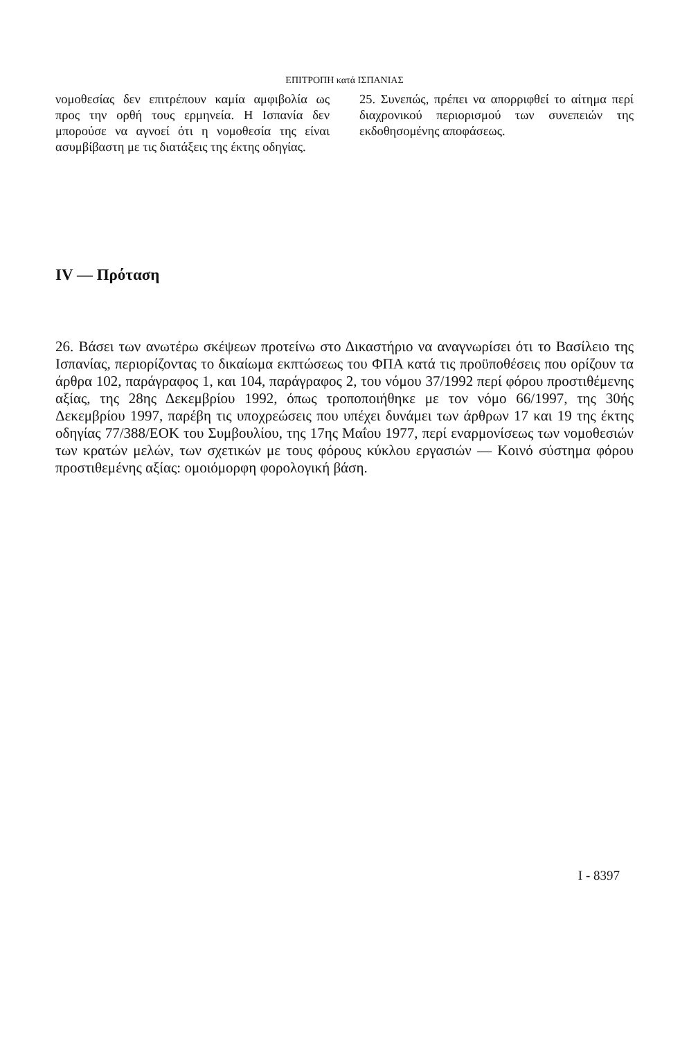ΕΠΙΤΡΟΠΗ κατά ΙΣΠΑΝΙΑΣ
νομοθεσίας δεν επιτρέπουν καμία αμφιβολία ως προς την ορθή τους ερμηνεία. Η Ισπανία δεν μπορούσε να αγνοεί ότι η νομοθεσία της είναι ασυμβίβαστη με τις διατάξεις της έκτης οδηγίας.
25. Συνεπώς, πρέπει να απορριφθεί το αίτημα περί διαχρονικού περιορισμού των συνεπειών της εκδοθησομένης αποφάσεως.
IV — Πρόταση
26. Βάσει των ανωτέρω σκέψεων προτείνω στο Δικαστήριο να αναγνωρίσει ότι το Βασίλειο της Ισπανίας, περιορίζοντας το δικαίωμα εκπτώσεως του ΦΠΑ κατά τις προϋποθέσεις που ορίζουν τα άρθρα 102, παράγραφος 1, και 104, παράγραφος 2, του νόμου 37/1992 περί φόρου προστιθέμενης αξίας, της 28ης Δεκεμβρίου 1992, όπως τροποποιήθηκε με τον νόμο 66/1997, της 30ής Δεκεμβρίου 1997, παρέβη τις υποχρεώσεις που υπέχει δυνάμει των άρθρων 17 και 19 της έκτης οδηγίας 77/388/ΕΟΚ του Συμβουλίου, της 17ης Μαΐου 1977, περί εναρμονίσεως των νομοθεσιών των κρατών μελών, των σχετικών με τους φόρους κύκλου εργασιών — Κοινό σύστημα φόρου προστιθεμένης αξίας: ομοιόμορφη φορολογική βάση.
I - 8397